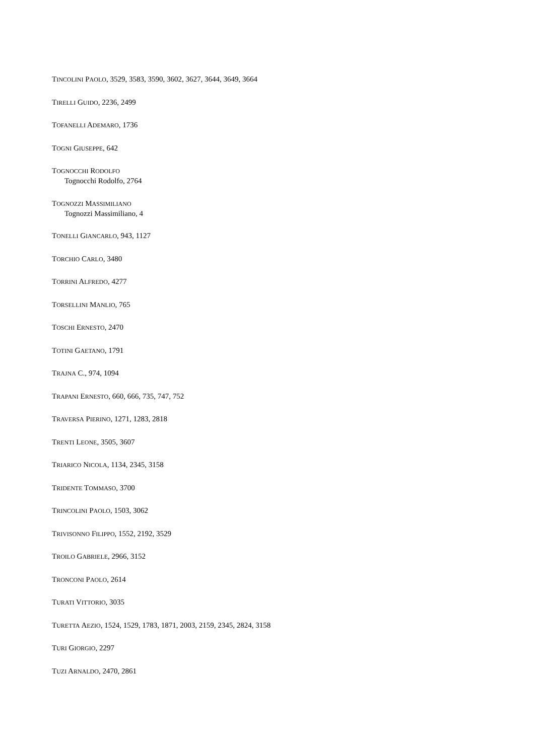TINCOLINI PAOLO, 3529, 3583, 3590, 3602, 3627, 3644, 3649, 3664
TIRELLI GUIDO, 2236, 2499
TOFANELLI ADEMARO, 1736
TOGNI GIUSEPPE, 642
TOGNOCCHI RODOLFO
Tognocchi Rodolfo, 2764
TOGNOZZI MASSIMILIANO
Tognozzi Massimiliano, 4
TONELLI GIANCARLO, 943, 1127
TORCHIO CARLO, 3480
TORRINI ALFREDO, 4277
TORSELLINI MANLIO, 765
TOSCHI ERNESTO, 2470
TOTINI GAETANO, 1791
TRAJNA C., 974, 1094
TRAPANI ERNESTO, 660, 666, 735, 747, 752
TRAVERSA PIERINO, 1271, 1283, 2818
TRENTI LEONE, 3505, 3607
TRIARICO NICOLA, 1134, 2345, 3158
TRIDENTE TOMMASO, 3700
TRINCOLINI PAOLO, 1503, 3062
TRIVISONNO FILIPPO, 1552, 2192, 3529
TROILO GABRIELE, 2966, 3152
TRONCONI PAOLO, 2614
TURATI VITTORIO, 3035
TURETTA AEZIO, 1524, 1529, 1783, 1871, 2003, 2159, 2345, 2824, 3158
TURI GIORGIO, 2297
TUZI ARNALDO, 2470, 2861